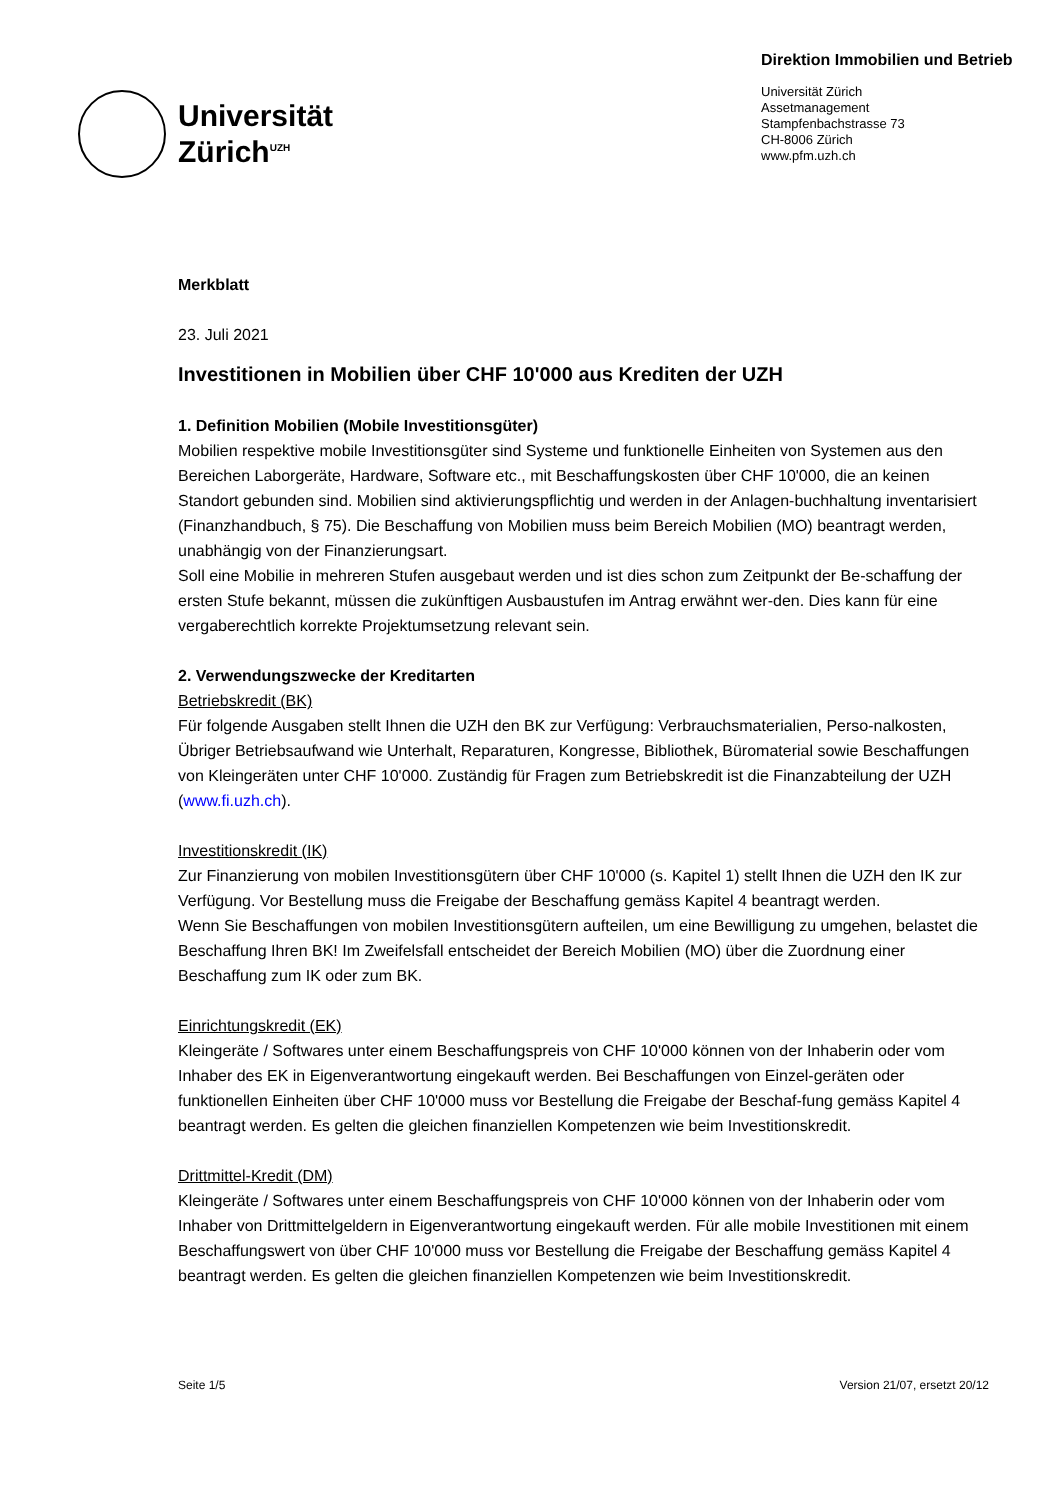Universität
Zürich<sup>UZH</sup>
Direktion Immobilien und Betrieb
Universität Zürich
Assetmanagement
Stampfenbachstrasse 73
CH-8006 Zürich
www.pfm.uzh.ch
Merkblatt
23. Juli 2021
Investitionen in Mobilien über CHF 10'000 aus Krediten der UZH
1. Definition Mobilien (Mobile Investitionsgüter)
Mobilien respektive mobile Investitionsgüter sind Systeme und funktionelle Einheiten von Systemen aus den Bereichen Laborgeräte, Hardware, Software etc., mit Beschaffungskosten über CHF 10'000, die an keinen Standort gebunden sind. Mobilien sind aktivierungspflichtig und werden in der Anlagen-buchhaltung inventarisiert (Finanzhandbuch, § 75). Die Beschaffung von Mobilien muss beim Bereich Mobilien (MO) beantragt werden, unabhängig von der Finanzierungsart.
Soll eine Mobilie in mehreren Stufen ausgebaut werden und ist dies schon zum Zeitpunkt der Be-schaffung der ersten Stufe bekannt, müssen die zukünftigen Ausbaustufen im Antrag erwähnt wer-den. Dies kann für eine vergaberechtlich korrekte Projektumsetzung relevant sein.
2. Verwendungszwecke der Kreditarten
Betriebskredit (BK)
Für folgende Ausgaben stellt Ihnen die UZH den BK zur Verfügung: Verbrauchsmaterialien, Perso-nalkosten, Übriger Betriebsaufwand wie Unterhalt, Reparaturen, Kongresse, Bibliothek, Büromaterial sowie Beschaffungen von Kleingeräten unter CHF 10'000. Zuständig für Fragen zum Betriebskredit ist die Finanzabteilung der UZH (www.fi.uzh.ch).
Investitionskredit (IK)
Zur Finanzierung von mobilen Investitionsgütern über CHF 10'000 (s. Kapitel 1) stellt Ihnen die UZH den IK zur Verfügung. Vor Bestellung muss die Freigabe der Beschaffung gemäss Kapitel 4 beantragt werden.
Wenn Sie Beschaffungen von mobilen Investitionsgütern aufteilen, um eine Bewilligung zu umgehen, belastet die Beschaffung Ihren BK! Im Zweifelsfall entscheidet der Bereich Mobilien (MO) über die Zuordnung einer Beschaffung zum IK oder zum BK.
Einrichtungskredit (EK)
Kleingeräte / Softwares unter einem Beschaffungspreis von CHF 10'000 können von der Inhaberin oder vom Inhaber des EK in Eigenverantwortung eingekauft werden. Bei Beschaffungen von Einzel-geräten oder funktionellen Einheiten über CHF 10'000 muss vor Bestellung die Freigabe der Beschaf-fung gemäss Kapitel 4 beantragt werden. Es gelten die gleichen finanziellen Kompetenzen wie beim Investitionskredit.
Drittmittel-Kredit (DM)
Kleingeräte / Softwares unter einem Beschaffungspreis von CHF 10'000 können von der Inhaberin oder vom Inhaber von Drittmittelgeldern in Eigenverantwortung eingekauft werden. Für alle mobile Investitionen mit einem Beschaffungswert von über CHF 10'000 muss vor Bestellung die Freigabe der Beschaffung gemäss Kapitel 4 beantragt werden. Es gelten die gleichen finanziellen Kompetenzen wie beim Investitionskredit.
Seite 1/5 Version 21/07, ersetzt 20/12